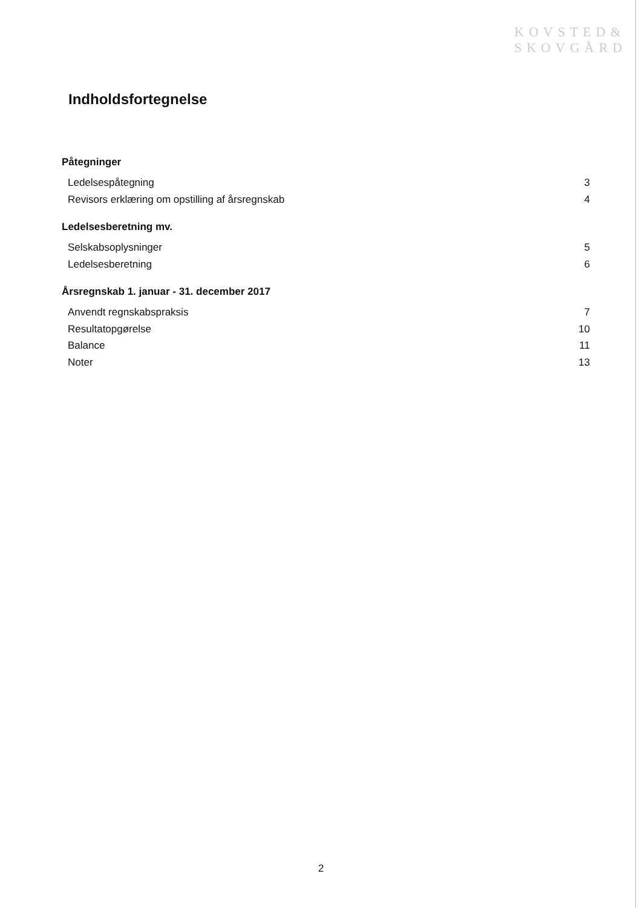KOVSTED&
SKOVGÅRD
Indholdsfortegnelse
Påtegninger
Ledelsespåtegning 3
Revisors erklæring om opstilling af årsregnskab 4
Ledelsesberetning mv.
Selskabsoplysninger 5
Ledelsesberetning 6
Årsregnskab 1. januar - 31. december 2017
Anvendt regnskabspraksis 7
Resultatopgørelse 10
Balance 11
Noter 13
2